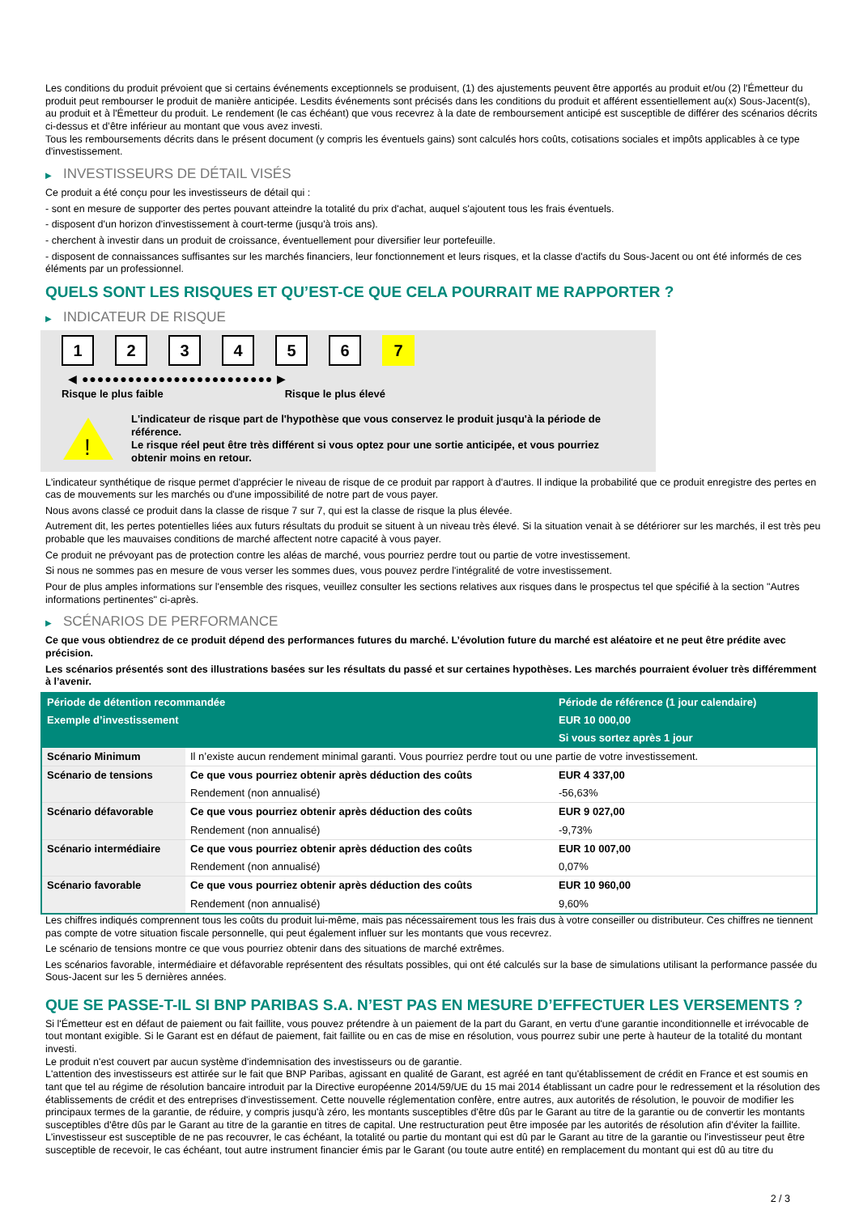Les conditions du produit prévoient que si certains événements exceptionnels se produisent, (1) des ajustements peuvent être apportés au produit et/ou (2) l'Émetteur du produit peut rembourser le produit de manière anticipée. Lesdits événements sont précisés dans les conditions du produit et afférent essentiellement au(x) Sous-Jacent(s), au produit et à l'Émetteur du produit. Le rendement (le cas échéant) que vous recevrez à la date de remboursement anticipé est susceptible de différer des scénarios décrits ci-dessus et d’être inférieur au montant que vous avez investi.
Tous les remboursements décrits dans le présent document (y compris les éventuels gains) sont calculés hors coûts, cotisations sociales et impôts applicables à ce type d'investissement.
▶ INVESTISSEURS DE DÉTAIL VISÉS
Ce produit a été conçu pour les investisseurs de détail qui :
- sont en mesure de supporter des pertes pouvant atteindre la totalité du prix d'achat, auquel s'ajoutent tous les frais éventuels.
- disposent d'un horizon d'investissement à court-terme (jusqu'à trois ans).
- cherchent à investir dans un produit de croissance, éventuellement pour diversifier leur portefeuille.
- disposent de connaissances suffisantes sur les marchés financiers, leur fonctionnement et leurs risques, et la classe d'actifs du Sous-Jacent ou ont été informés de ces éléments par un professionnel.
QUELS SONT LES RISQUES ET QU’EST-CE QUE CELA POURRAIT ME RAPPORTER ?
▶ INDICATEUR DE RISQUE
1 2 3 4 5 6 7
◀ ●●●●●●●●●●●●●●●●●●●●●●●●● ▶
Risque le plus faible Risque le plus élevé
!
L'indicateur de risque part de l'hypothèse que vous conservez le produit jusqu'à la période de référence.
Le risque réel peut être très différent si vous optez pour une sortie anticipée, et vous pourriez obtenir moins en retour.
L'indicateur synthétique de risque permet d'apprécier le niveau de risque de ce produit par rapport à d'autres. Il indique la probabilité que ce produit enregistre des pertes en cas de mouvements sur les marchés ou d'une impossibilité de notre part de vous payer.
Nous avons classé ce produit dans la classe de risque 7 sur 7, qui est la classe de risque la plus élevée.
Autrement dit, les pertes potentielles liées aux futurs résultats du produit se situent à un niveau très élevé. Si la situation venait à se détériorer sur les marchés, il est très peu probable que les mauvaises conditions de marché affectent notre capacité à vous payer.
Ce produit ne prévoyant pas de protection contre les aléas de marché, vous pourriez perdre tout ou partie de votre investissement.
Si nous ne sommes pas en mesure de vous verser les sommes dues, vous pouvez perdre l'intégralité de votre investissement.
Pour de plus amples informations sur l'ensemble des risques, veuillez consulter les sections relatives aux risques dans le prospectus tel que spécifié à la section "Autres informations pertinentes" ci-après.
▶ SCÉNARIOS DE PERFORMANCE
Ce que vous obtiendrez de ce produit dépend des performances futures du marché. L’évolution future du marché est aléatoire et ne peut être prédite avec précision.
Les scénarios présentés sont des illustrations basées sur les résultats du passé et sur certaines hypothèses. Les marchés pourraient évoluer très différemment à l’avenir.
| Période de détention recommandée | | Période de référence (1 jour calendaire) |
| --- | --- | --- |
| Exemple d’investissement | | EUR 10 000,00 |
| | | Si vous sortez après 1 jour |
| Scénario Minimum | Il n’existe aucun rendement minimal garanti. Vous pourriez perdre tout ou une partie de votre investissement. | |
| Scénario de tensions | Ce que vous pourriez obtenir après déduction des coûts | EUR 4 337,00 |
| | Rendement (non annualisé) | -56,63% |
| Scénario défavorable | Ce que vous pourriez obtenir après déduction des coûts | EUR 9 027,00 |
| | Rendement (non annualisé) | -9,73% |
| Scénario intermédiaire | Ce que vous pourriez obtenir après déduction des coûts | EUR 10 007,00 |
| | Rendement (non annualisé) | 0,07% |
| Scénario favorable | Ce que vous pourriez obtenir après déduction des coûts | EUR 10 960,00 |
| | Rendement (non annualisé) | 9,60% |
Les chiffres indiqués comprennent tous les coûts du produit lui-même, mais pas nécessairement tous les frais dus à votre conseiller ou distributeur. Ces chiffres ne tiennent pas compte de votre situation fiscale personnelle, qui peut également influer sur les montants que vous recevrez.
Le scénario de tensions montre ce que vous pourriez obtenir dans des situations de marché extrêmes.
Les scénarios favorable, intermédiaire et défavorable représentent des résultats possibles, qui ont été calculés sur la base de simulations utilisant la performance passée du Sous-Jacent sur les 5 dernières années.
QUE SE PASSE-T-IL SI BNP PARIBAS S.A. N’EST PAS EN MESURE D’EFFECTUER LES VERSEMENTS ?
Si l'Émetteur est en défaut de paiement ou fait faillite, vous pouvez prétendre à un paiement de la part du Garant, en vertu d'une garantie inconditionnelle et irrévocable de tout montant exigible. Si le Garant est en défaut de paiement, fait faillite ou en cas de mise en résolution, vous pourrez subir une perte à hauteur de la totalité du montant investi.
Le produit n'est couvert par aucun système d'indemnisation des investisseurs ou de garantie.
L'attention des investisseurs est attirée sur le fait que BNP Paribas, agissant en qualité de Garant, est agréé en tant qu'établissement de crédit en France et est soumis en tant que tel au régime de résolution bancaire introduit par la Directive européenne 2014/59/UE du 15 mai 2014 établissant un cadre pour le redressement et la résolution des établissements de crédit et des entreprises d'investissement. Cette nouvelle réglementation confère, entre autres, aux autorités de résolution, le pouvoir de modifier les principaux termes de la garantie, de réduire, y compris jusqu'à zéro, les montants susceptibles d'être dûs par le Garant au titre de la garantie ou de convertir les montants susceptibles d'être dûs par le Garant au titre de la garantie en titres de capital. Une restructuration peut être imposée par les autorités de résolution afin d'éviter la faillite. L'investisseur est susceptible de ne pas recouvrer, le cas échéant, la totalité ou partie du montant qui est dû par le Garant au titre de la garantie ou l'investisseur peut être susceptible de recevoir, le cas échéant, tout autre instrument financier émis par le Garant (ou toute autre entité) en remplacement du montant qui est dû au titre du
2 / 3